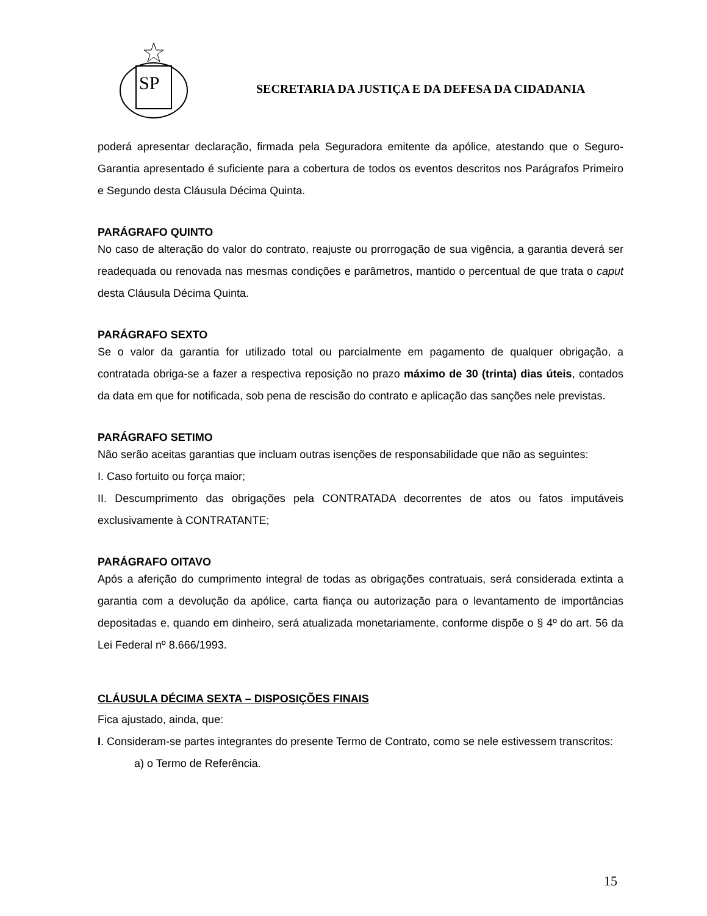SP
SECRETARIA DA JUSTIÇA E DA DEFESA DA CIDADANIA
poderá apresentar declaração, firmada pela Seguradora emitente da apólice, atestando que o Seguro-Garantia apresentado é suficiente para a cobertura de todos os eventos descritos nos Parágrafos Primeiro e Segundo desta Cláusula Décima Quinta.
PARÁGRAFO QUINTO
No caso de alteração do valor do contrato, reajuste ou prorrogação de sua vigência, a garantia deverá ser readequada ou renovada nas mesmas condições e parâmetros, mantido o percentual de que trata o caput desta Cláusula Décima Quinta.
PARÁGRAFO SEXTO
Se o valor da garantia for utilizado total ou parcialmente em pagamento de qualquer obrigação, a contratada obriga-se a fazer a respectiva reposição no prazo máximo de 30 (trinta) dias úteis, contados da data em que for notificada, sob pena de rescisão do contrato e aplicação das sanções nele previstas.
PARÁGRAFO SETIMO
Não serão aceitas garantias que incluam outras isenções de responsabilidade que não as seguintes:
I. Caso fortuito ou força maior;
II. Descumprimento das obrigações pela CONTRATADA decorrentes de atos ou fatos imputáveis exclusivamente à CONTRATANTE;
PARÁGRAFO OITAVO
Após a aferição do cumprimento integral de todas as obrigações contratuais, será considerada extinta a garantia com a devolução da apólice, carta fiança ou autorização para o levantamento de importâncias depositadas e, quando em dinheiro, será atualizada monetariamente, conforme dispõe o § 4º do art. 56 da Lei Federal nº 8.666/1993.
CLÁUSULA DÉCIMA SEXTA – DISPOSIÇÕES FINAIS
Fica ajustado, ainda, que:
I. Consideram-se partes integrantes do presente Termo de Contrato, como se nele estivessem transcritos:
a) o Termo de Referência.
15